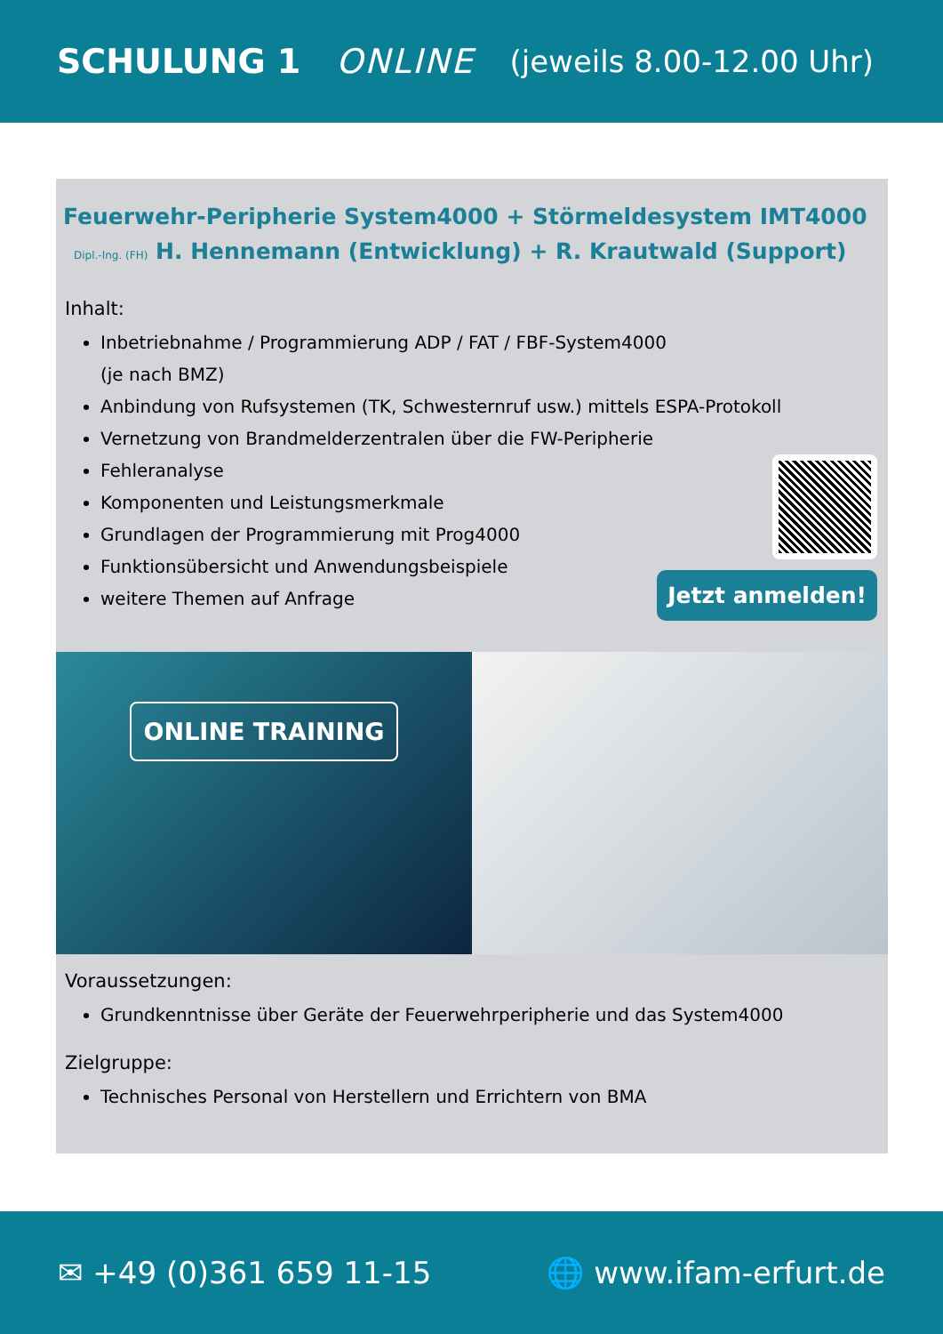SCHULUNG 1 ONLINE (jeweils 8.00-12.00 Uhr)
Feuerwehr-Peripherie System4000 + Störmeldesystem IMT4000
Dipl.-Ing. (FH) H. Hennemann (Entwicklung) + R. Krautwald (Support)
Inhalt:
Inbetriebnahme / Programmierung ADP / FAT / FBF-System4000
(je nach BMZ)
Anbindung von Rufsystemen (TK, Schwesternruf usw.) mittels ESPA-Protokoll
Vernetzung von Brandmelderzentralen über die FW-Peripherie
Fehleranalyse
Komponenten und Leistungsmerkmale
Grundlagen der Programmierung mit Prog4000
Funktionsübersicht und Anwendungsbeispiele
weitere Themen auf Anfrage
Jetzt anmelden!
ONLINE TRAINING
Voraussetzungen:
Grundkenntnisse über Geräte der Feuerwehrperipherie und das System4000
Zielgruppe:
Technisches Personal von Herstellern und Errichtern von BMA
✉ +49 (0)361 659 11-15 🌐 www.ifam-erfurt.de